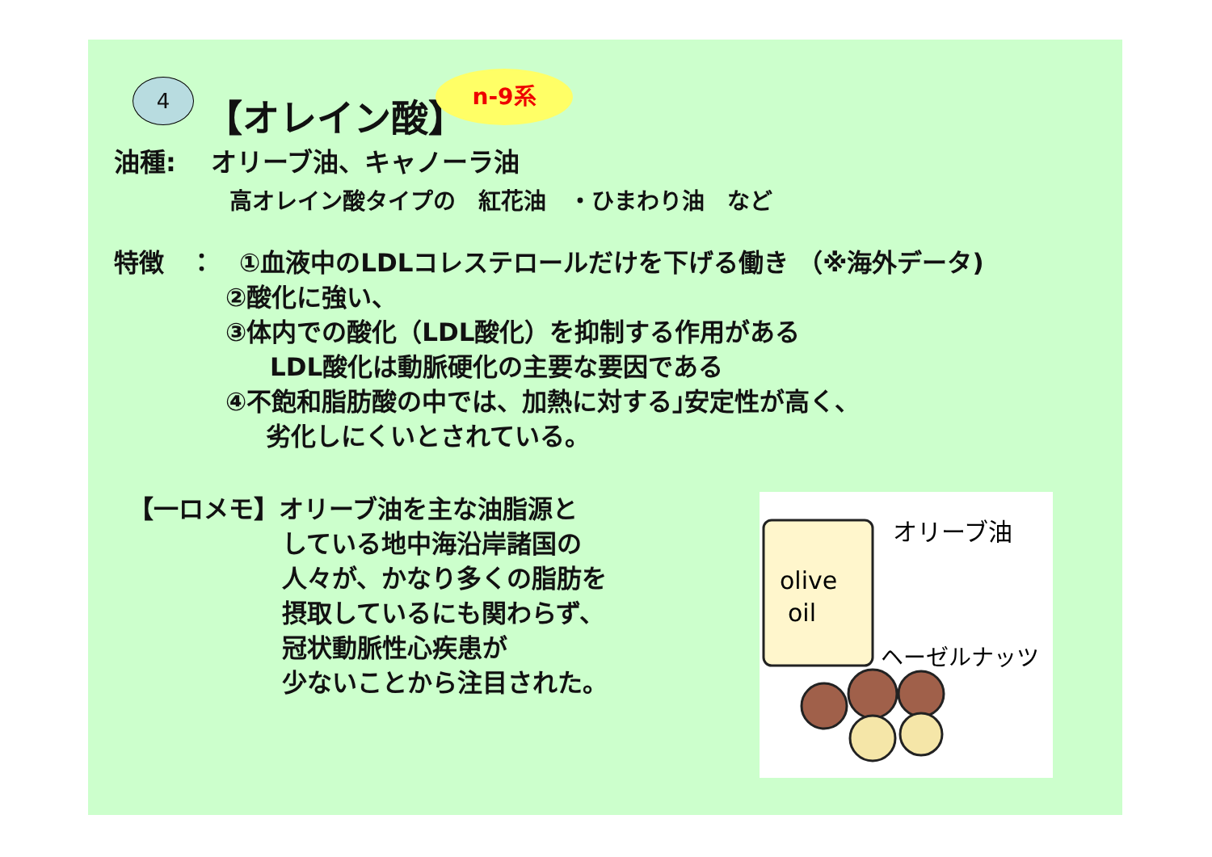4 【オレイン酸】
n-9系
油種:　 オリーブ油、キャノーラ油
高オレイン酸タイプの　紅花油　・ひまわり油　など
特徴　：　①血液中のLDLコレステロールだけを下げる働き （※海外データ)
②酸化に強い、
③体内での酸化（LDL酸化）を抑制する作用がある
LDL酸化は動脈硬化の主要な要因である
④不飽和脂肪酸の中では、加熱に対する｣安定性が高く、
劣化しにくいとされている。
【一ロメモ】オリーブ油を主な油脂源と
している地中海沿岸諸国の
人々が、かなり多くの脂肪を
摂取しているにも関わらず、
冠状動脈性心疾患が
少ないことから注目された。
olive
oil
オリーブ油
ヘーゼルナッツ